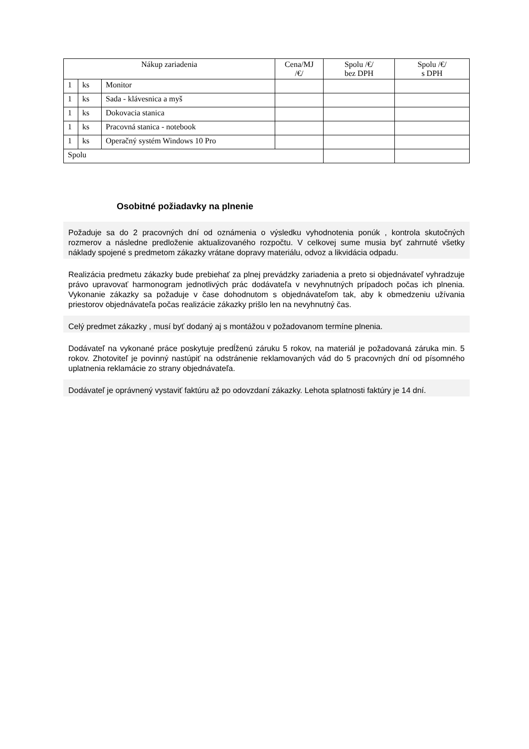| Nákup zariadenia | | | Cena/MJ /€/ | Spolu /€/ bez DPH | Spolu /€/ s DPH |
| --- | --- | --- | --- | --- | --- |
| 1 | ks | Monitor | | | |
| 1 | ks | Sada - klávesnica a myš | | | |
| 1 | ks | Dokovacia stanica | | | |
| 1 | ks | Pracovná stanica - notebook | | | |
| 1 | ks | Operačný systém Windows 10 Pro | | | |
| Spolu | | | | | |
Osobitné požiadavky na plnenie
Požaduje sa do 2 pracovných dní od oznámenia o výsledku vyhodnotenia ponúk , kontrola skutočných rozmerov a následne predloženie aktualizovaného rozpočtu. V celkovej sume musia byť zahrnuté všetky náklady spojené s predmetom zákazky vrátane dopravy materiálu, odvoz a likvidácia odpadu.
Realizácia predmetu zákazky bude prebiehať za plnej prevádzky zariadenia a preto si objednávateľ vyhradzuje právo upravovať harmonogram jednotlivých prác dodávateľa v nevyhnutných prípadoch počas ich plnenia. Vykonanie zákazky sa požaduje v čase dohodnutom s objednávateľom tak, aby k obmedzeniu užívania priestorov objednávateľa počas realizácie zákazky prišlo len na nevyhnutný čas.
Celý predmet zákazky , musí byť dodaný aj s montážou v požadovanom termíne plnenia.
Dodávateľ na vykonané práce poskytuje predĺženú záruku 5 rokov, na materiál je požadovaná záruka min. 5 rokov. Zhotoviteľ je povinný nastúpiť na odstránenie reklamovaných vád do 5 pracovných dní od písomného uplatnenia reklamácie zo strany objednávateľa.
Dodávateľ je oprávnený vystaviť faktúru až po odovzdaní zákazky. Lehota splatnosti faktúry je 14 dní.